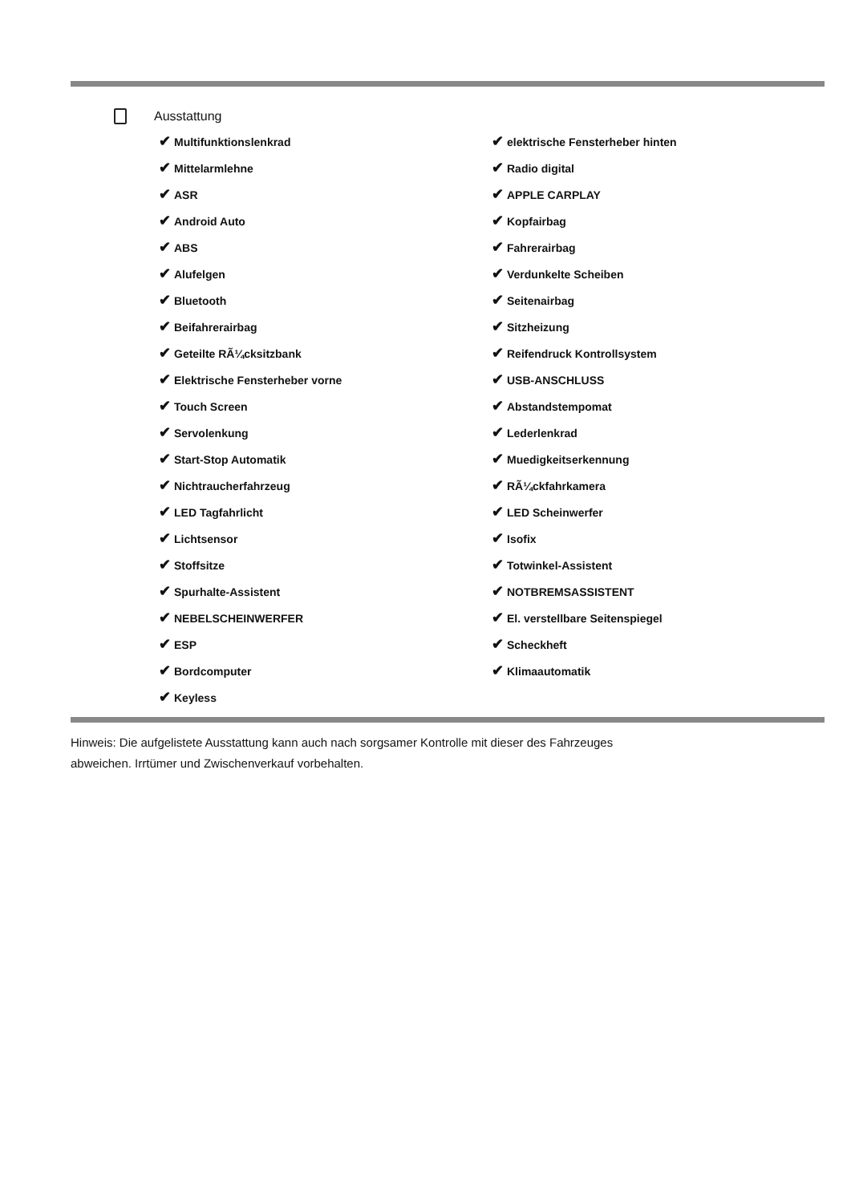Ausstattung
✔ Multifunktionslenkrad
✔ Mittelarmlehne
✔ ASR
✔ Android Auto
✔ ABS
✔ Alufelgen
✔ Bluetooth
✔ Beifahrerairbag
✔ Geteilte RÃ¼cksitzbank
✔ Elektrische Fensterheber vorne
✔ Touch Screen
✔ Servolenkung
✔ Start-Stop Automatik
✔ Nichtraucherfahrzeug
✔ LED Tagfahrlicht
✔ Lichtsensor
✔ Stoffsitze
✔ Spurhalte-Assistent
✔ NEBELSCHEINWERFER
✔ ESP
✔ Bordcomputer
✔ Keyless
✔ elektrische Fensterheber hinten
✔ Radio digital
✔ APPLE CARPLAY
✔ Kopfairbag
✔ Fahrerairbag
✔ Verdunkelte Scheiben
✔ Seitenairbag
✔ Sitzheizung
✔ Reifendruck Kontrollsystem
✔ USB-ANSCHLUSS
✔ Abstandstempomat
✔ Lederlenkrad
✔ Muedigkeitserkennung
✔ RÃ¼ckfahrkamera
✔ LED Scheinwerfer
✔ Isofix
✔ Totwinkel-Assistent
✔ NOTBREMSASSISTENT
✔ El. verstellbare Seitenspiegel
✔ Scheckheft
✔ Klimaautomatik
Hinweis: Die aufgelistete Ausstattung kann auch nach sorgsamer Kontrolle mit dieser des Fahrzeuges
abweichen. Irrtümer und Zwischenverkauf vorbehalten.